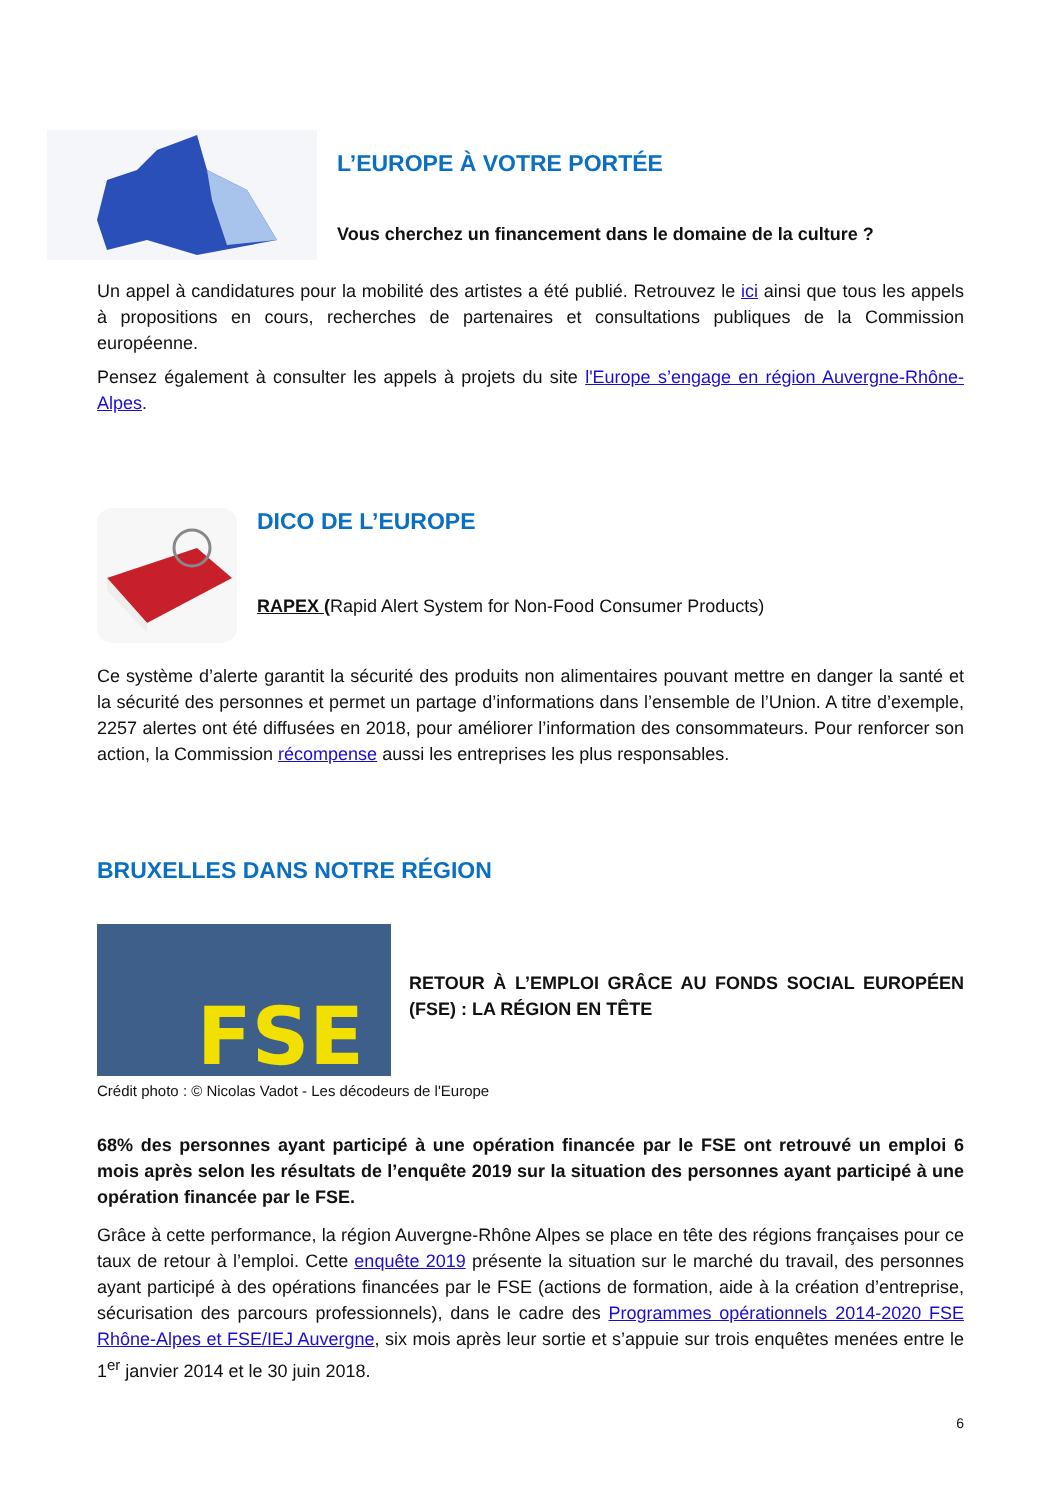L’EUROPE À VOTRE PORTÉE
Vous cherchez un financement dans le domaine de la culture ?
Un appel à candidatures pour la mobilité des artistes a été publié. Retrouvez le ici ainsi que tous les appels à propositions en cours, recherches de partenaires et consultations publiques de la Commission européenne.
Pensez également à consulter les appels à projets du site l'Europe s’engage en région Auvergne-Rhône-Alpes.
DICO DE L’EUROPE
RAPEX (Rapid Alert System for Non-Food Consumer Products)
Ce système d’alerte garantit la sécurité des produits non alimentaires pouvant mettre en danger la santé et la sécurité des personnes et permet un partage d’informations dans l’ensemble de l’Union. A titre d’exemple, 2257 alertes ont été diffusées en 2018, pour améliorer l’information des consommateurs. Pour renforcer son action, la Commission récompense aussi les entreprises les plus responsables.
BRUXELLES DANS NOTRE RÉGION
FSE
RETOUR À L’EMPLOI GRÂCE AU FONDS SOCIAL EUROPÉEN (FSE) : LA RÉGION EN TÊTE
Crédit photo : © Nicolas Vadot - Les décodeurs de l'Europe
68% des personnes ayant participé à une opération financée par le FSE ont retrouvé un emploi 6 mois après selon les résultats de l’enquête 2019 sur la situation des personnes ayant participé à une opération financée par le FSE.
Grâce à cette performance, la région Auvergne-Rhône Alpes se place en tête des régions françaises pour ce taux de retour à l’emploi. Cette enquête 2019 présente la situation sur le marché du travail, des personnes ayant participé à des opérations financées par le FSE (actions de formation, aide à la création d’entreprise, sécurisation des parcours professionnels), dans le cadre des Programmes opérationnels 2014-2020 FSE Rhône-Alpes et FSE/IEJ Auvergne, six mois après leur sortie et s’appuie sur trois enquêtes menées entre le 1<sup>er</sup> janvier 2014 et le 30 juin 2018.
6